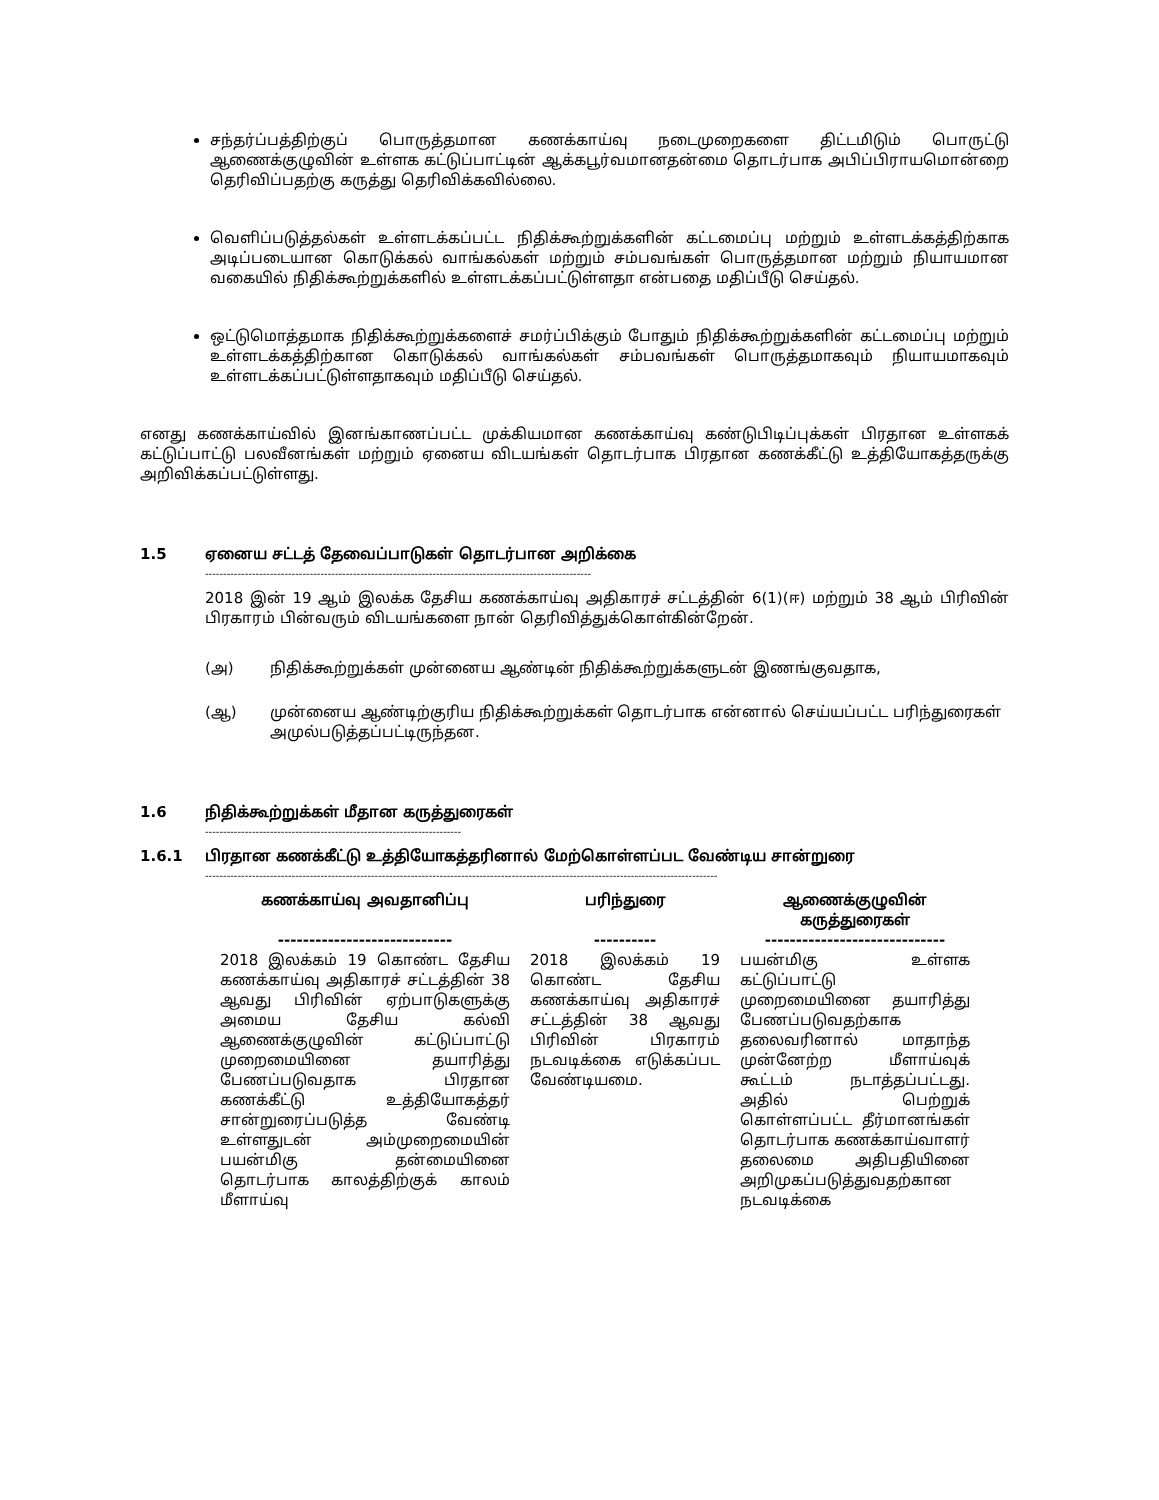சந்தர்ப்பத்திற்குப் பொருத்தமான கணக்காய்வு நடைமுறைகளை திட்டமிடும் பொருட்டு ஆணைக்குழுவின் உள்ளக கட்டுப்பாட்டின் ஆக்கபூர்வமானதன்மை தொடர்பாக அபிப்பிராயமொன்றை தெரிவிப்பதற்கு கருத்து தெரிவிக்கவில்லை.
வெளிப்படுத்தல்கள் உள்ளடக்கப்பட்ட நிதிக்கூற்றுக்களின் கட்டமைப்பு மற்றும் உள்ளடக்கத்திற்காக அடிப்படையான கொடுக்கல் வாங்கல்கள் மற்றும் சம்பவங்கள் பொருத்தமான மற்றும் நியாயமான வகையில் நிதிக்கூற்றுக்களில் உள்ளடக்கப்பட்டுள்ளதா என்பதை மதிப்பீடு செய்தல்.
ஒட்டுமொத்தமாக நிதிக்கூற்றுக்களைச் சமர்ப்பிக்கும் போதும் நிதிக்கூற்றுக்களின் கட்டமைப்பு மற்றும் உள்ளடக்கத்திற்கான கொடுக்கல் வாங்கல்கள் சம்பவங்கள் பொருத்தமாகவும் நியாயமாகவும் உள்ளடக்கப்பட்டுள்ளதாகவும் மதிப்பீடு செய்தல்.
எனது கணக்காய்வில் இனங்காணப்பட்ட முக்கியமான கணக்காய்வு கண்டுபிடிப்புக்கள் பிரதான உள்ளகக் கட்டுப்பாட்டு பலவீனங்கள் மற்றும் ஏனைய விடயங்கள் தொடர்பாக பிரதான கணக்கீட்டு உத்தியோகத்தருக்கு அறிவிக்கப்பட்டுள்ளது.
1.5 ஏனைய சட்டத் தேவைப்பாடுகள் தொடர்பான அறிக்கை
-----------------------------------------------------------------------------------------------------------
2018 இன் 19 ஆம் இலக்க தேசிய கணக்காய்வு அதிகாரச் சட்டத்தின் 6(1)(ஈ) மற்றும் 38 ஆம் பிரிவின் பிரகாரம் பின்வரும் விடயங்களை நான் தெரிவித்துக்கொள்கின்றேன்.
(அ) நிதிக்கூற்றுக்கள் முன்னைய ஆண்டின் நிதிக்கூற்றுக்களுடன் இணங்குவதாக,
(ஆ) முன்னைய ஆண்டிற்குரிய நிதிக்கூற்றுக்கள் தொடர்பாக என்னால் செய்யப்பட்ட பரிந்துரைகள் அமுல்படுத்தப்பட்டிருந்தன.
1.6 நிதிக்கூற்றுக்கள் மீதான கருத்துரைகள்
-----------------------------------------------------------------------
1.6.1 பிரதான கணக்கீட்டு உத்தியோகத்தரினால் மேற்கொள்ளப்பட வேண்டிய சான்றுரை
----------------------------------------------------------------------------------------------------------------------------------------------
| கணக்காய்வு அவதானிப்பு ---------------------------- | பரிந்துரை ---------- | ஆணைக்குழுவின் கருத்துரைகள் ----------------------------- |
| --- | --- | --- |
| 2018 இலக்கம் 19 கொண்ட தேசிய கணக்காய்வு அதிகாரச் சட்டத்தின் 38 ஆவது பிரிவின் ஏற்பாடுகளுக்கு அமைய தேசிய கல்வி ஆணைக்குழுவின் கட்டுப்பாட்டு முறைமையினை தயாரித்து பேணப்படுவதாக பிரதான கணக்கீட்டு உத்தியோகத்தர் சான்றுரைப்படுத்த வேண்டி உள்ளதுடன் அம்முறைமையின் பயன்மிகு தன்மையினை தொடர்பாக காலத்திற்குக் காலம் மீளாய்வு | 2018 இலக்கம் 19 கொண்ட தேசிய கணக்காய்வு அதிகாரச் சட்டத்தின் 38 ஆவது பிரிவின் பிரகாரம் நடவடிக்கை எடுக்கப்பட வேண்டியமை. | பயன்மிகு உள்ளக கட்டுப்பாட்டு முறைமையினை தயாரித்து பேணப்படுவதற்காக தலைவரினால் மாதாந்த முன்னேற்ற மீளாய்வுக் கூட்டம் நடாத்தப்பட்டது. அதில் பெற்றுக் கொள்ளப்பட்ட தீர்மானங்கள் தொடர்பாக கணக்காய்வாளர் தலைமை அதிபதியினை அறிமுகப்படுத்துவதற்கான நடவடிக்கை |